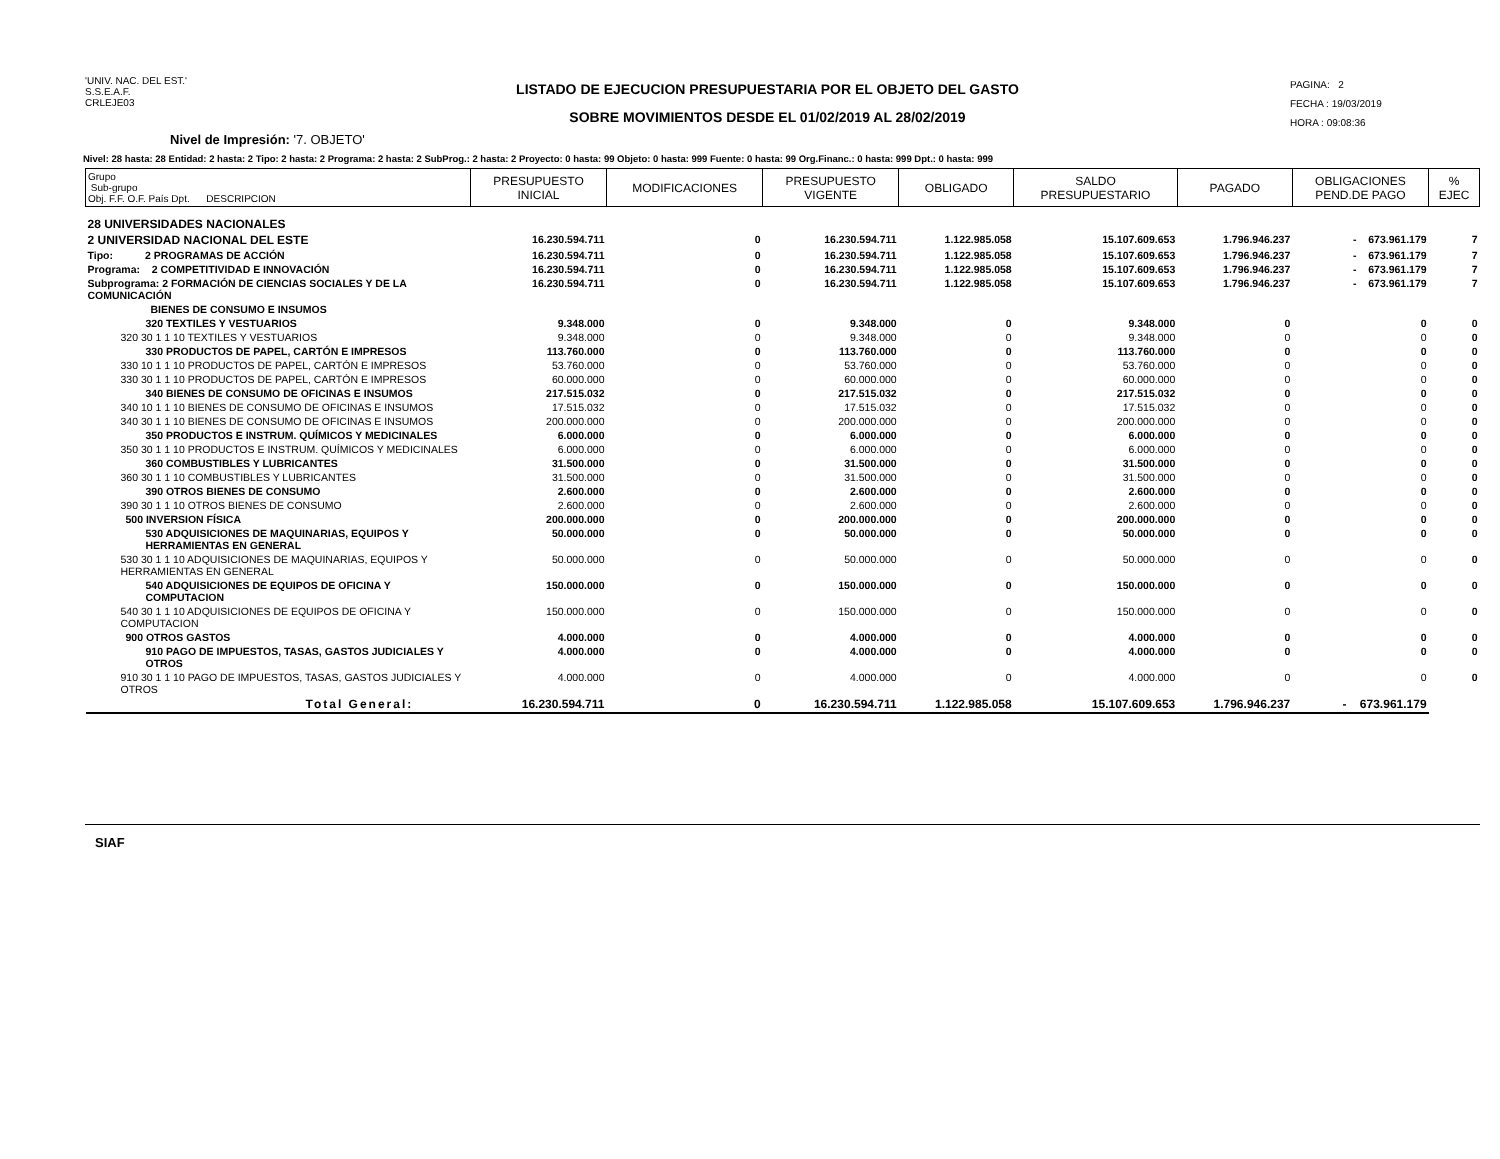'UNIV. NAC. DEL EST.'
S.S.E.A.F.
CRLEJE03
LISTADO DE EJECUCION PRESUPUESTARIA POR EL OBJETO DEL GASTO
SOBRE MOVIMIENTOS DESDE EL 01/02/2019 AL 28/02/2019
PAGINA: 2
FECHA : 19/03/2019
HORA : 09:08:36
Nivel de Impresión: '7. OBJETO'
Nivel: 28 hasta: 28 Entidad: 2 hasta: 2 Tipo: 2 hasta: 2 Programa: 2 hasta: 2 SubProg.: 2 hasta: 2 Proyecto: 0 hasta: 99 Objeto: 0 hasta: 999 Fuente: 0 hasta: 99 Org.Financ.: 0 hasta: 999 Dpt.: 0 hasta: 999
| Grupo Sub-grupo Obj. F.F. O.F. País Dpt. DESCRIPCION | PRESUPUESTO INICIAL | MODIFICACIONES | PRESUPUESTO VIGENTE | OBLIGADO | SALDO PRESUPUESTARIO | PAGADO | OBLIGACIONES PEND.DE PAGO | % EJEC |
| --- | --- | --- | --- | --- | --- | --- | --- | --- |
| 28 UNIVERSIDADES NACIONALES | | | | | | | | |
| 2 UNIVERSIDAD NACIONAL DEL ESTE | 16.230.594.711 | 0 | 16.230.594.711 | 1.122.985.058 | 15.107.609.653 | 1.796.946.237 | - 673.961.179 | 7 |
| Tipo: 2 PROGRAMAS DE ACCIÓN | 16.230.594.711 | 0 | 16.230.594.711 | 1.122.985.058 | 15.107.609.653 | 1.796.946.237 | - 673.961.179 | 7 |
| Programa: 2 COMPETITIVIDAD E INNOVACIÓN | 16.230.594.711 | 0 | 16.230.594.711 | 1.122.985.058 | 15.107.609.653 | 1.796.946.237 | - 673.961.179 | 7 |
| Subprograma: 2 FORMACIÓN DE CIENCIAS SOCIALES Y DE LA COMUNICACIÓN | 16.230.594.711 | 0 | 16.230.594.711 | 1.122.985.058 | 15.107.609.653 | 1.796.946.237 | - 673.961.179 | 7 |
| BIENES DE CONSUMO E INSUMOS | | | | | | | | |
| 320 TEXTILES Y VESTUARIOS | 9.348.000 | 0 | 9.348.000 | 0 | 9.348.000 | 0 | 0 | 0 |
| 320 30 1 1 10 TEXTILES Y VESTUARIOS | 9.348.000 | 0 | 9.348.000 | 0 | 9.348.000 | 0 | 0 | 0 |
| 330 PRODUCTOS DE PAPEL, CARTÓN E IMPRESOS | 113.760.000 | 0 | 113.760.000 | 0 | 113.760.000 | 0 | 0 | 0 |
| 330 10 1 1 10 PRODUCTOS DE PAPEL, CARTÓN E IMPRESOS | 53.760.000 | 0 | 53.760.000 | 0 | 53.760.000 | 0 | 0 | 0 |
| 330 30 1 1 10 PRODUCTOS DE PAPEL, CARTÓN E IMPRESOS | 60.000.000 | 0 | 60.000.000 | 0 | 60.000.000 | 0 | 0 | 0 |
| 340 BIENES DE CONSUMO DE OFICINAS E INSUMOS | 217.515.032 | 0 | 217.515.032 | 0 | 217.515.032 | 0 | 0 | 0 |
| 340 10 1 1 10 BIENES DE CONSUMO DE OFICINAS E INSUMOS | 17.515.032 | 0 | 17.515.032 | 0 | 17.515.032 | 0 | 0 | 0 |
| 340 30 1 1 10 BIENES DE CONSUMO DE OFICINAS E INSUMOS | 200.000.000 | 0 | 200.000.000 | 0 | 200.000.000 | 0 | 0 | 0 |
| 350 PRODUCTOS E INSTRUM. QUÍMICOS Y MEDICINALES | 6.000.000 | 0 | 6.000.000 | 0 | 6.000.000 | 0 | 0 | 0 |
| 350 30 1 1 10 PRODUCTOS E INSTRUM. QUÍMICOS Y MEDICINALES | 6.000.000 | 0 | 6.000.000 | 0 | 6.000.000 | 0 | 0 | 0 |
| 360 COMBUSTIBLES Y LUBRICANTES | 31.500.000 | 0 | 31.500.000 | 0 | 31.500.000 | 0 | 0 | 0 |
| 360 30 1 1 10 COMBUSTIBLES Y LUBRICANTES | 31.500.000 | 0 | 31.500.000 | 0 | 31.500.000 | 0 | 0 | 0 |
| 390 OTROS BIENES DE CONSUMO | 2.600.000 | 0 | 2.600.000 | 0 | 2.600.000 | 0 | 0 | 0 |
| 390 30 1 1 10 OTROS BIENES DE CONSUMO | 2.600.000 | 0 | 2.600.000 | 0 | 2.600.000 | 0 | 0 | 0 |
| 500 INVERSION FÍSICA | 200.000.000 | 0 | 200.000.000 | 0 | 200.000.000 | 0 | 0 | 0 |
| 530 ADQUISICIONES DE MAQUINARIAS, EQUIPOS Y HERRAMIENTAS EN GENERAL | 50.000.000 | 0 | 50.000.000 | 0 | 50.000.000 | 0 | 0 | 0 |
| 530 30 1 1 10 ADQUISICIONES DE MAQUINARIAS, EQUIPOS Y HERRAMIENTAS EN GENERAL | 50.000.000 | 0 | 50.000.000 | 0 | 50.000.000 | 0 | 0 | 0 |
| 540 ADQUISICIONES DE EQUIPOS DE OFICINA Y COMPUTACION | 150.000.000 | 0 | 150.000.000 | 0 | 150.000.000 | 0 | 0 | 0 |
| 540 30 1 1 10 ADQUISICIONES DE EQUIPOS DE OFICINA Y COMPUTACION | 150.000.000 | 0 | 150.000.000 | 0 | 150.000.000 | 0 | 0 | 0 |
| 900 OTROS GASTOS | 4.000.000 | 0 | 4.000.000 | 0 | 4.000.000 | 0 | 0 | 0 |
| 910 PAGO DE IMPUESTOS, TASAS, GASTOS JUDICIALES Y OTROS | 4.000.000 | 0 | 4.000.000 | 0 | 4.000.000 | 0 | 0 | 0 |
| 910 30 1 1 10 PAGO DE IMPUESTOS, TASAS, GASTOS JUDICIALES Y OTROS | 4.000.000 | 0 | 4.000.000 | 0 | 4.000.000 | 0 | 0 | 0 |
| Total General: | 16.230.594.711 | 0 | 16.230.594.711 | 1.122.985.058 | 15.107.609.653 | 1.796.946.237 | - 673.961.179 | |
SIAF